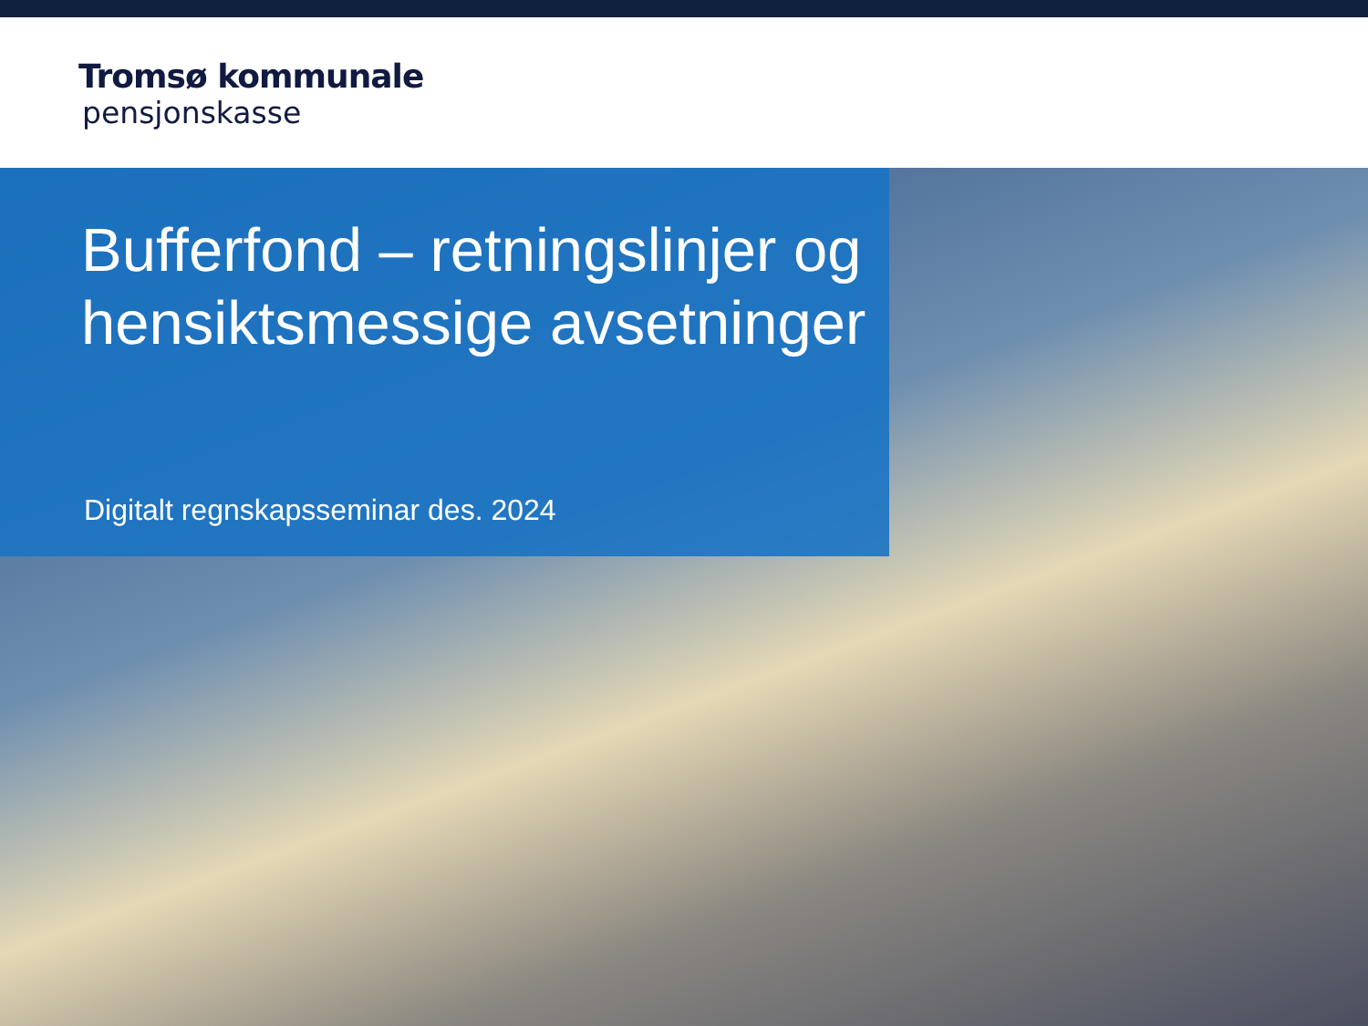Tromsø kommunale
pensjonskasse
Bufferfond – retningslinjer og hensiktsmessige avsetninger
Digitalt regnskapsseminar des. 2024